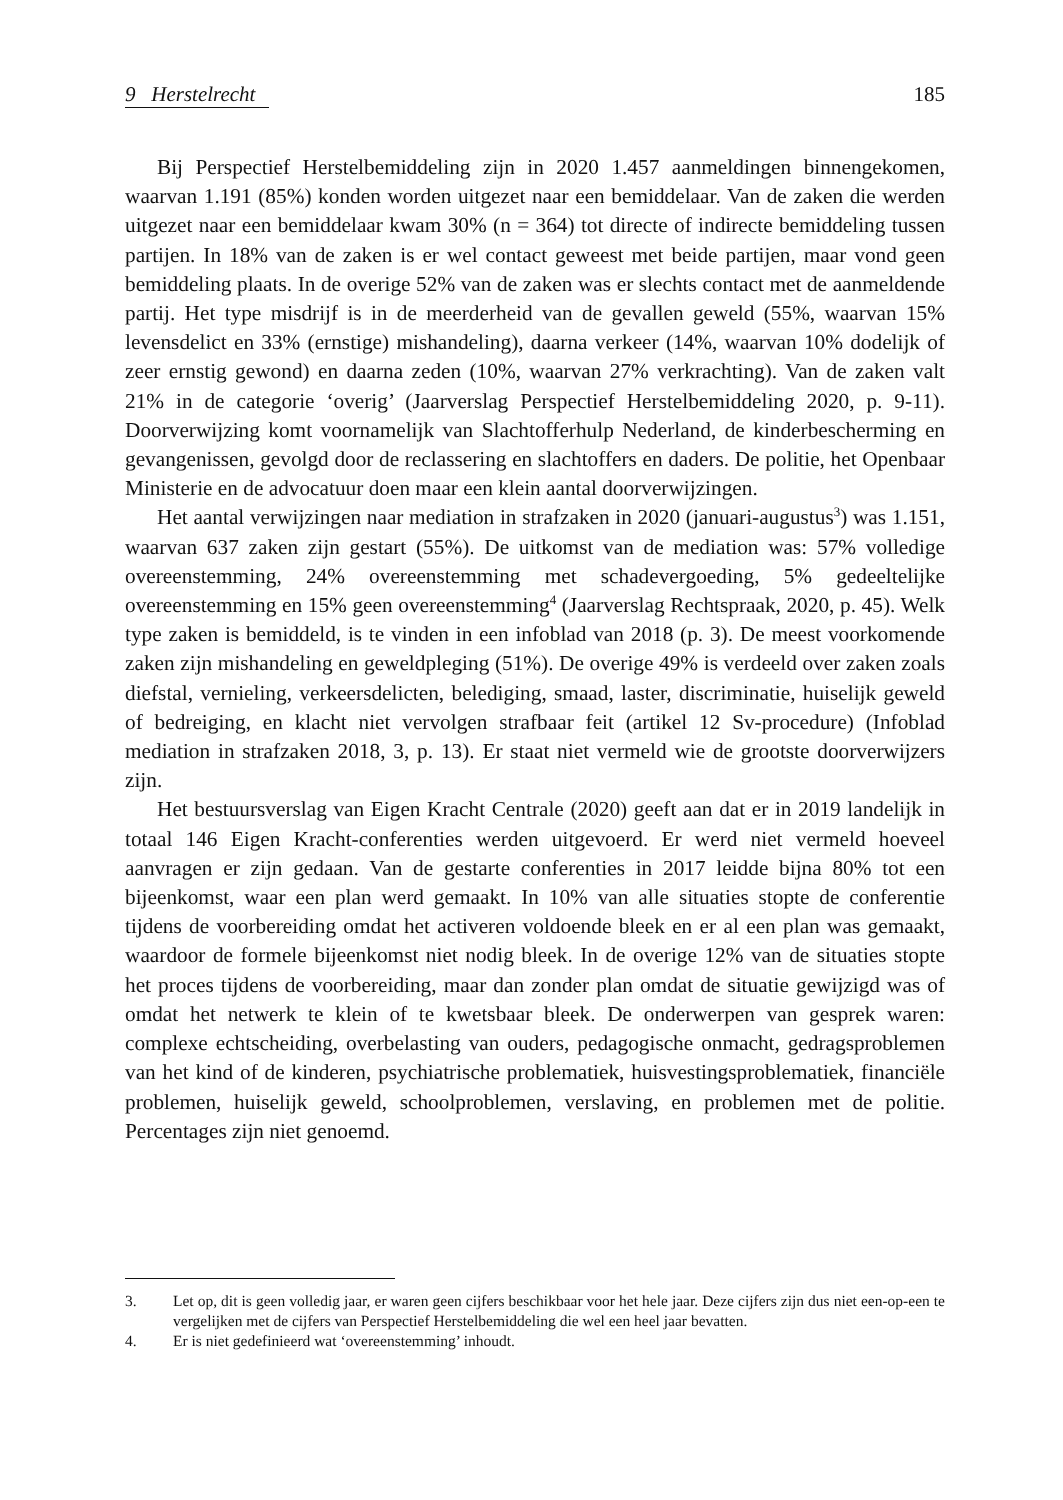9 Herstelrecht 185
Bij Perspectief Herstelbemiddeling zijn in 2020 1.457 aanmeldingen binnengekomen, waarvan 1.191 (85%) konden worden uitgezet naar een bemiddelaar. Van de zaken die werden uitgezet naar een bemiddelaar kwam 30% (n = 364) tot directe of indirecte bemiddeling tussen partijen. In 18% van de zaken is er wel contact geweest met beide partijen, maar vond geen bemiddeling plaats. In de overige 52% van de zaken was er slechts contact met de aanmeldende partij. Het type misdrijf is in de meerderheid van de gevallen geweld (55%, waarvan 15% levensdelict en 33% (ernstige) mishandeling), daarna verkeer (14%, waarvan 10% dodelijk of zeer ernstig gewond) en daarna zeden (10%, waarvan 27% verkrachting). Van de zaken valt 21% in de categorie ‘overig’ (Jaarverslag Perspectief Herstelbemiddeling 2020, p. 9-11). Doorverwijzing komt voornamelijk van Slachtofferhulp Nederland, de kinderbescherming en gevangenissen, gevolgd door de reclassering en slachtoffers en daders. De politie, het Openbaar Ministerie en de advocatuur doen maar een klein aantal doorverwijzingen.
Het aantal verwijzingen naar mediation in strafzaken in 2020 (januari-augustus<sup>3</sup>) was 1.151, waarvan 637 zaken zijn gestart (55%). De uitkomst van de mediation was: 57% volledige overeenstemming, 24% overeenstemming met schadevergoeding, 5% gedeeltelijke overeenstemming en 15% geen overeenstemming<sup>4</sup> (Jaarverslag Rechtspraak, 2020, p. 45). Welk type zaken is bemiddeld, is te vinden in een infoblad van 2018 (p. 3). De meest voorkomende zaken zijn mishandeling en geweldpleging (51%). De overige 49% is verdeeld over zaken zoals diefstal, vernieling, verkeersdelicten, belediging, smaad, laster, discriminatie, huiselijk geweld of bedreiging, en klacht niet vervolgen strafbaar feit (artikel 12 Sv-procedure) (Infoblad mediation in strafzaken 2018, 3, p. 13). Er staat niet vermeld wie de grootste doorverwijzers zijn.
Het bestuursverslag van Eigen Kracht Centrale (2020) geeft aan dat er in 2019 landelijk in totaal 146 Eigen Kracht-conferenties werden uitgevoerd. Er werd niet vermeld hoeveel aanvragen er zijn gedaan. Van de gestarte conferenties in 2017 leidde bijna 80% tot een bijeenkomst, waar een plan werd gemaakt. In 10% van alle situaties stopte de conferentie tijdens de voorbereiding omdat het activeren voldoende bleek en er al een plan was gemaakt, waardoor de formele bijeenkomst niet nodig bleek. In de overige 12% van de situaties stopte het proces tijdens de voorbereiding, maar dan zonder plan omdat de situatie gewijzigd was of omdat het netwerk te klein of te kwetsbaar bleek. De onderwerpen van gesprek waren: complexe echtscheiding, overbelasting van ouders, pedagogische onmacht, gedragsproblemen van het kind of de kinderen, psychiatrische problematiek, huisvestingsproblematiek, financiële problemen, huiselijk geweld, schoolproblemen, verslaving, en problemen met de politie. Percentages zijn niet genoemd.
3. Let op, dit is geen volledig jaar, er waren geen cijfers beschikbaar voor het hele jaar. Deze cijfers zijn dus niet een-op-een te vergelijken met de cijfers van Perspectief Herstelbemiddeling die wel een heel jaar bevatten.
4. Er is niet gedefinieerd wat ‘overeenstemming’ inhoudt.